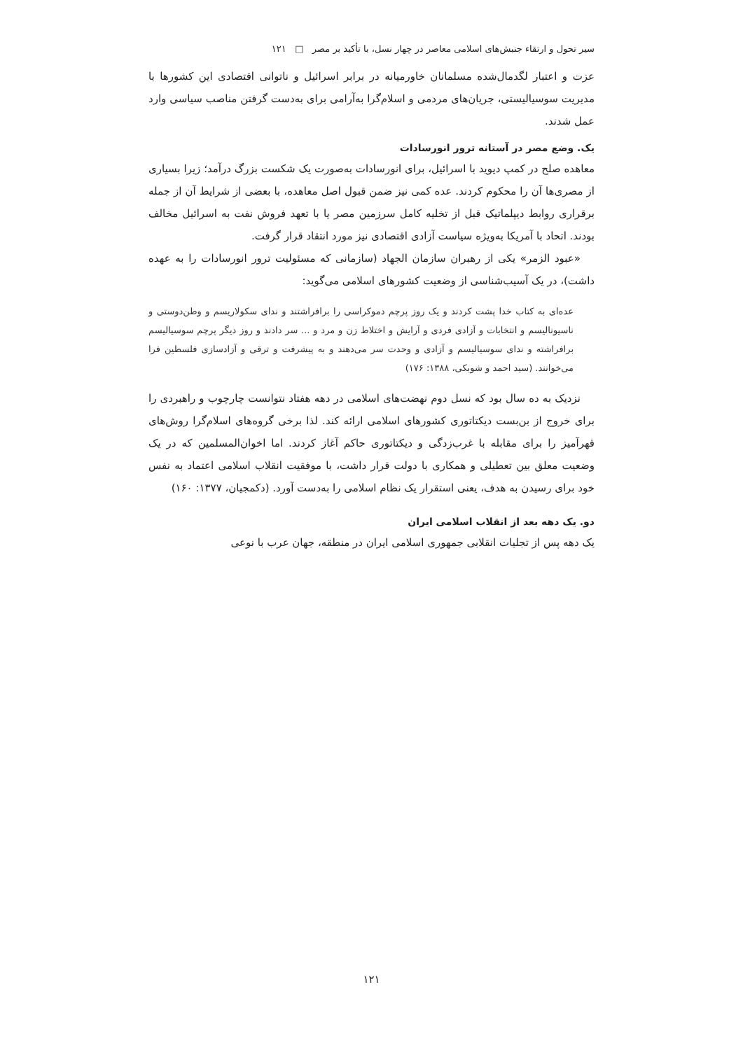سیر تحول و ارتقاء جنبش‌های اسلامی معاصر در چهار نسل، با تأکید بر مصر □ ۱۲۱
عزت و اعتبار لگدمال‌شده مسلمانان خاورمیانه در برابر اسرائیل و ناتوانی اقتصادی این کشورها با مدیریت سوسیالیستی، جریان‌های مردمی و اسلام‌گرا به‌آرامی برای به‌دست گرفتن مناصب سیاسی وارد عمل شدند.
یک. وضع مصر در آستانه ترور انورسادات
معاهده صلح در کمپ دیوید با اسرائیل، برای انورسادات به‌صورت یک شکست بزرگ درآمد؛ زیرا بسیاری از مصری‌ها آن را محکوم کردند. عده کمی نیز ضمن قبول اصل معاهده، با بعضی از شرایط آن از جمله برقراری روابط دیپلماتیک قبل از تخلیه کامل سرزمین مصر یا با تعهد فروش نفت به اسرائیل مخالف بودند. اتحاد با آمریکا به‌ویژه سیاست آزادی اقتصادی نیز مورد انتقاد قرار گرفت.
«عبود الزمر» یکی از رهبران سازمان الجهاد (سازمانی که مسئولیت ترور انورسادات را به عهده داشت)، در یک آسیب‌شناسی از وضعیت کشورهای اسلامی می‌گوید:
عده‌ای به کتاب خدا پشت کردند و یک روز پرچم دموکراسی را برافراشتند و ندای سکولاریسم و وطن‌دوستی و ناسیونالیسم و انتخابات و آزادی فردی و آرایش و اختلاط زن و مرد و ... سر دادند و روز دیگر پرچم سوسیالیسم برافراشته و ندای سوسیالیسم و آزادی و وحدت سر می‌دهند و به پیشرفت و ترقی و آزادسازی فلسطین فرا می‌خوانند. (سید احمد و شوبکی، ۱۳۸۸: ۱۷۶)
نزدیک به ده سال بود که نسل دوم نهضت‌های اسلامی در دهه هفتاد نتوانست چارچوب و راهبردی را برای خروج از بن‌بست دیکتاتوری کشورهای اسلامی ارائه کند. لذا برخی گروه‌های اسلام‌گرا روش‌های قهرآمیز را برای مقابله با غرب‌زدگی و دیکتاتوری حاکم آغاز کردند. اما اخوان‌المسلمین که در یک وضعیت معلق بین تعطیلی و همکاری با دولت قرار داشت، با موفقیت انقلاب اسلامی اعتماد به نفس خود برای رسیدن به هدف، یعنی استقرار یک نظام اسلامی را به‌دست آورد. (دکمجیان، ۱۳۷۷: ۱۶۰)
دو. یک دهه بعد از انقلاب اسلامی ایران
یک دهه پس از تجلیات انقلابی جمهوری اسلامی ایران در منطقه، جهان عرب با نوعی
۱۲۱